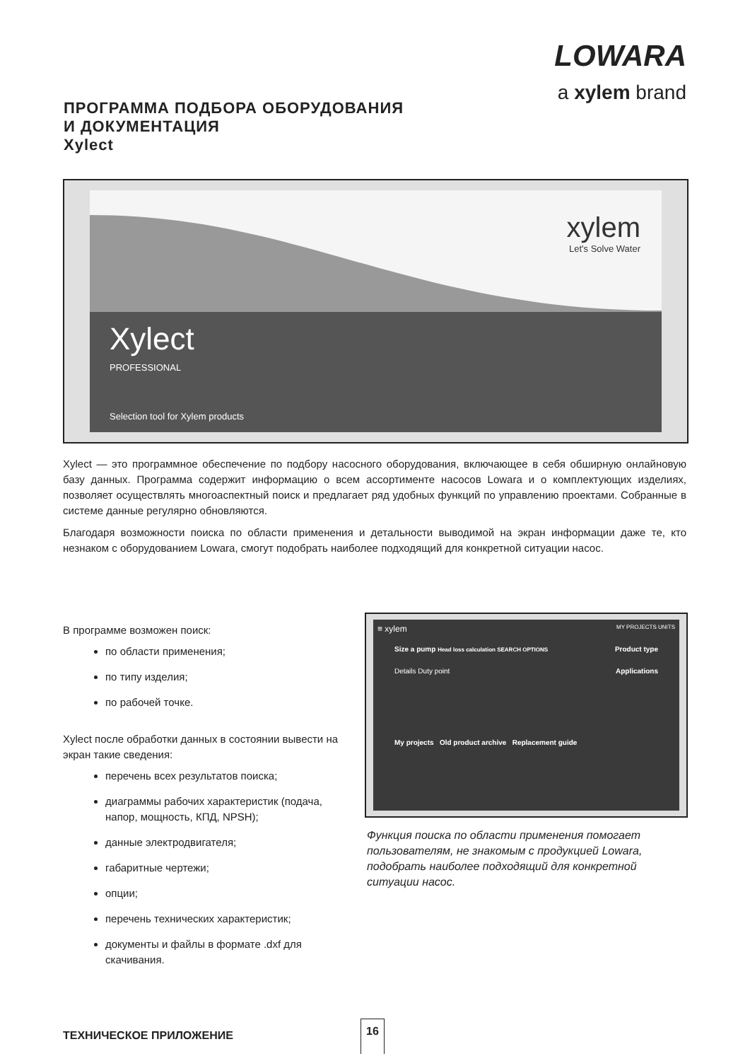LOWARA
a xylem brand
ПРОГРАММА ПОДБОРА ОБОРУДОВАНИЯ
И ДОКУМЕНТАЦИЯ
Xylect
xylem
Let's Solve Water
Xylect
PROFESSIONAL
Selection tool for Xylem products
Xylect — это программное обеспечение по подбору насосного оборудования, включающее в себя обширную онлайновую базу данных. Программа содержит информацию о всем ассортименте насосов Lowara и о комплектующих изделиях, позволяет осуществлять многоаспектный поиск и предлагает ряд удобных функций по управлению проектами. Собранные в системе данные регулярно обновляются.
Благодаря возможности поиска по области применения и детальности выводимой на экран информации даже те, кто незнаком с оборудованием Lowara, смогут подобрать наиболее подходящий для конкретной ситуации насос.
В программе возможен поиск:
по области применения;
по типу изделия;
по рабочей точке.
Xylect после обработки данных в состоянии вывести на экран такие сведения:
перечень всех результатов поиска;
диаграммы рабочих характеристик (подача, напор, мощность, КПД, NPSH);
данные электродвигателя;
габаритные чертежи;
опции;
перечень технических характеристик;
документы и файлы в формате .dxf для скачивания.
≡ xylem MY PROJECTS UNITS
Size a pump Head loss calculation SEARCH OPTIONS Product type
Details Duty point Applications
My projects Old product archive Replacement guide
Функция поиска по области применения помогает пользователям, не знакомым с продукцией Lowara, подобрать наиболее подходящий для конкретной ситуации насос.
ТЕХНИЧЕСКОЕ ПРИЛОЖЕНИЕ
16